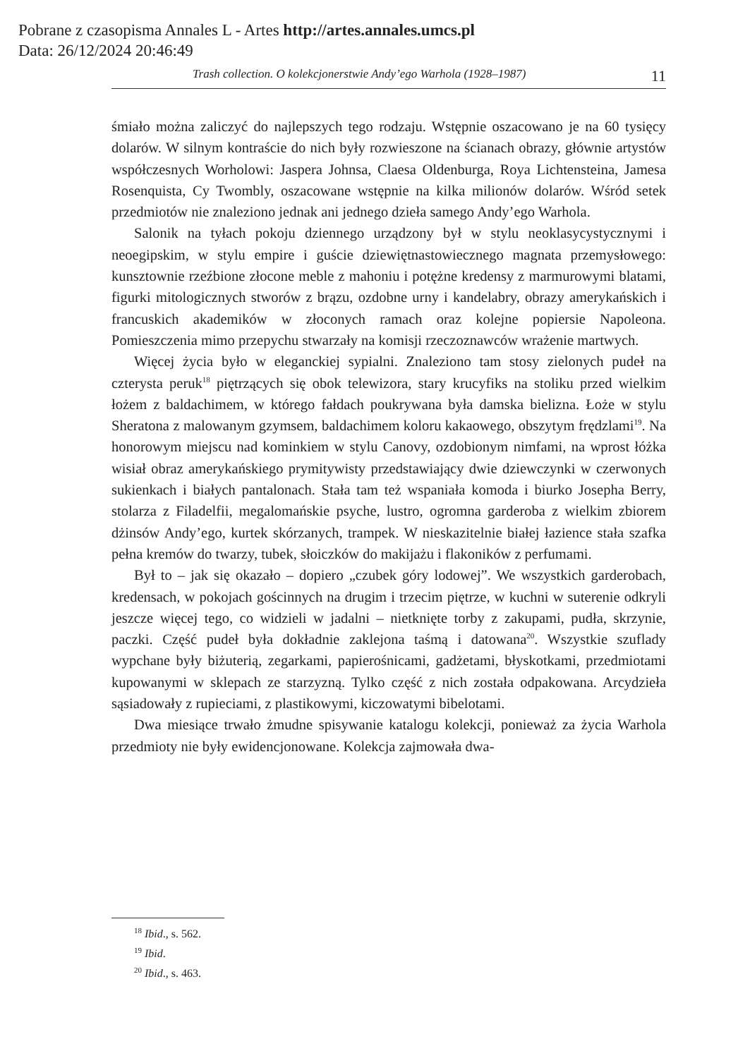Pobrane z czasopisma Annales L - Artes http://artes.annales.umcs.pl
Data: 26/12/2024 20:46:49
Trash collection. O kolekcjonerstwie Andy’ego Warhola (1928–1987) 11
śmiało można zaliczyć do najlepszych tego rodzaju. Wstępnie oszacowano je na 60 tysięcy dolarów. W silnym kontraście do nich były rozwieszone na ścianach obrazy, głównie artystów współczesnych Worholowi: Jaspera Johnsa, Claesa Oldenburga, Roya Lichtensteina, Jamesa Rosenquista, Cy Twombly, oszacowane wstępnie na kilka milionów dolarów. Wśród setek przedmiotów nie znaleziono jednak ani jednego dzieła samego Andy’ego Warhola.
Salonik na tyłach pokoju dziennego urządzony był w stylu neoklasycystycznymi i neoegipskim, w stylu empire i guście dziewiętnastowiecznego magnata przemysłowego: kunsztownie rzeźbione złocone meble z mahoniu i potężne kredensy z marmurowymi blatami, figurki mitologicznych stworów z brązu, ozdobne urny i kandelabry, obrazy amerykańskich i francuskich akademików w złoconych ramach oraz kolejne popiersie Napoleona. Pomieszczenia mimo przepychu stwarzały na komisji rzeczoznawców wrażenie martwych.
Więcej życia było w eleganckiej sypialni. Znaleziono tam stosy zielonych pudeł na czterysta peruk<sup>18</sup> piętrzących się obok telewizora, stary krucyfiks na stoliku przed wielkim łożem z baldachimem, w którego fałdach poukrywana była damska bielizna. Łoże w stylu Sheratona z malowanym gzymsem, baldachimem koloru kakaowego, obszytym frędzlami<sup>19</sup>. Na honorowym miejscu nad kominkiem w stylu Canovy, ozdobionym nimfami, na wprost łóżka wisiał obraz amerykańskiego prymitywisty przedstawiający dwie dziewczynki w czerwonych sukienkach i białych pantalonach. Stała tam też wspaniała komoda i biurko Josepha Berry, stolarza z Filadelfii, megalomańskie psyche, lustro, ogromna garderoba z wielkim zbiorem dżinsów Andy’ego, kurtek skórzanych, trampek. W nieskazitelnie białej łazience stała szafka pełna kremów do twarzy, tubek, słoiczków do makijażu i flakoników z perfumami.
Był to – jak się okazało – dopiero „czubek góry lodowej”. We wszystkich garderobach, kredensach, w pokojach gościnnych na drugim i trzecim piętrze, w kuchni w suterenie odkryli jeszcze więcej tego, co widzieli w jadalni – nietknięte torby z zakupami, pudła, skrzynie, paczki. Część pudeł była dokładnie zaklejona taśmą i datowana<sup>20</sup>. Wszystkie szuflady wypchane były biżuterią, zegarkami, papierośnicami, gadżetami, błyskotkami, przedmiotami kupowanymi w sklepach ze starzyzną. Tylko część z nich została odpakowana. Arcydzieła sąsiadowały z rupieciami, z plastikowymi, kiczowatymi bibelotami.
Dwa miesiące trwało żmudne spisywanie katalogu kolekcji, ponieważ za życia Warhola przedmioty nie były ewidencjonowane. Kolekcja zajmowała dwa-
<sup>18</sup> Ibid., s. 562.
<sup>19</sup> Ibid.
<sup>20</sup> Ibid., s. 463.